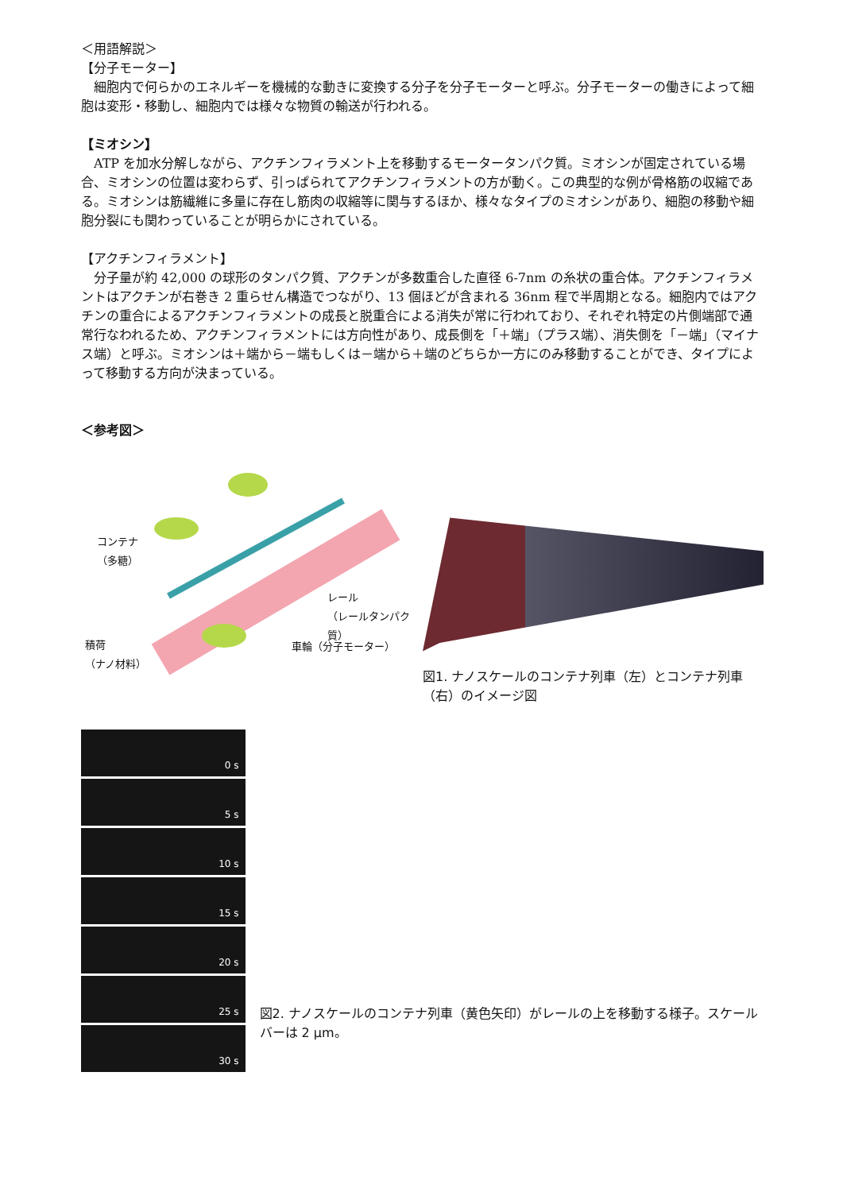＜用語解説＞
【分子モーター】
　細胞内で何らかのエネルギーを機械的な動きに変換する分子を分子モーターと呼ぶ。分子モーターの働きによって細胞は変形・移動し、細胞内では様々な物質の輸送が行われる。
【ミオシン】
　ATP を加水分解しながら、アクチンフィラメント上を移動するモータータンパク質。ミオシンが固定されている場合、ミオシンの位置は変わらず、引っぱられてアクチンフィラメントの方が動く。この典型的な例が骨格筋の収縮である。ミオシンは筋繊維に多量に存在し筋肉の収縮等に関与するほか、様々なタイプのミオシンがあり、細胞の移動や細胞分裂にも関わっていることが明らかにされている。
【アクチンフィラメント】
　分子量が約 42,000 の球形のタンパク質、アクチンが多数重合した直径 6-7nm の糸状の重合体。アクチンフィラメントはアクチンが右巻き 2 重らせん構造でつながり、13 個ほどが含まれる 36nm 程で半周期となる。細胞内ではアクチンの重合によるアクチンフィラメントの成長と脱重合による消失が常に行われており、それぞれ特定の片側端部で通常行なわれるため、アクチンフィラメントには方向性があり、成長側を「＋端」（プラス端）、消失側を「－端」（マイナス端）と呼ぶ。ミオシンは＋端から－端もしくは－端から＋端のどちらか一方にのみ移動することができ、タイプによって移動する方向が決まっている。
＜参考図＞
コンテナ
（多糖）
レール
（レールタンパク質）
積荷
（ナノ材料）
車輪（分子モーター）
図1. ナノスケールのコンテナ列車（左）とコンテナ列車（右）のイメージ図
0 s
5 s
10 s
15 s
20 s
25 s
30 s
図2. ナノスケールのコンテナ列車（黄色矢印）がレールの上を移動する様子。スケールバーは 2 μm。